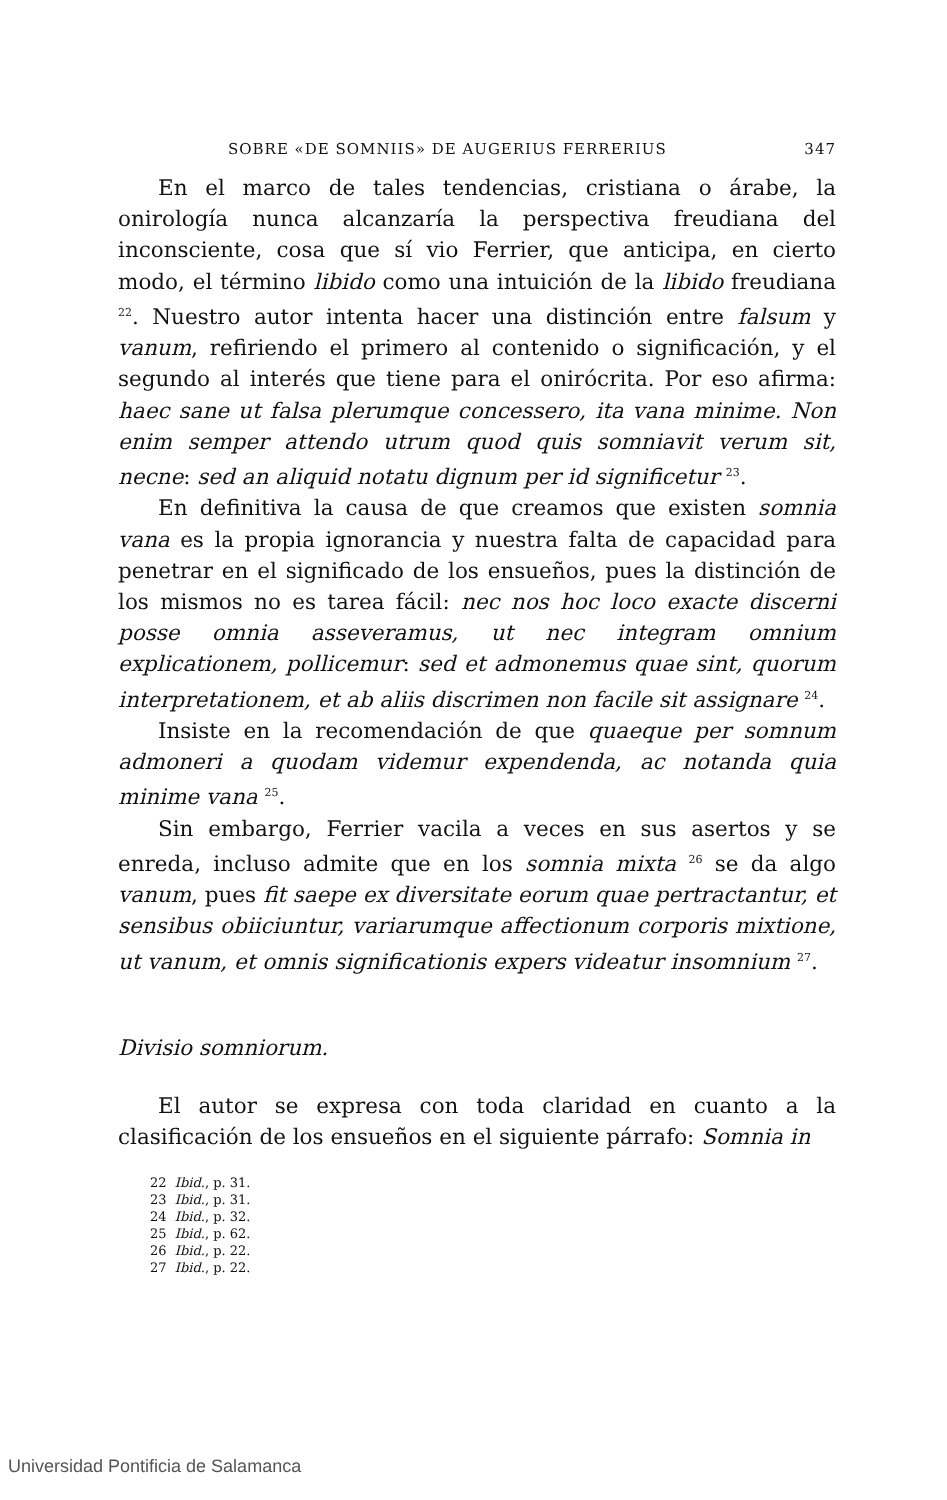SOBRE «DE SOMNIIS» DE AUGERIUS FERRERIUS 347
En el marco de tales tendencias, cristiana o árabe, la onirología nunca alcanzaría la perspectiva freudiana del inconsciente, cosa que sí vio Ferrier, que anticipa, en cierto modo, el término libido como una intuición de la libido freudiana <sup>22</sup>. Nuestro autor intenta hacer una distinción entre falsum y vanum, refiriendo el primero al contenido o significación, y el segundo al interés que tiene para el onirócrita. Por eso afirma: haec sane ut falsa plerumque concessero, ita vana minime. Non enim semper attendo utrum quod quis somniavit verum sit, necne: sed an aliquid notatu dignum per id significetur <sup>23</sup>.
En definitiva la causa de que creamos que existen somnia vana es la propia ignorancia y nuestra falta de capacidad para penetrar en el significado de los ensueños, pues la distinción de los mismos no es tarea fácil: nec nos hoc loco exacte discerni posse omnia asseveramus, ut nec integram omnium explicationem, pollicemur: sed et admonemus quae sint, quorum interpretationem, et ab aliis discrimen non facile sit assignare <sup>24</sup>.
Insiste en la recomendación de que quaeque per somnum admoneri a quodam videmur expendenda, ac notanda quia minime vana <sup>25</sup>.
Sin embargo, Ferrier vacila a veces en sus asertos y se enreda, incluso admite que en los somnia mixta <sup>26</sup> se da algo vanum, pues fit saepe ex diversitate eorum quae pertractantur, et sensibus obiiciuntur, variarumque affectionum corporis mixtione, ut vanum, et omnis significationis expers videatur insomnium <sup>27</sup>.
Divisio somniorum.
El autor se expresa con toda claridad en cuanto a la clasificación de los ensueños en el siguiente párrafo: Somnia in
22 Ibid., p. 31.
23 Ibid., p. 31.
24 Ibid., p. 32.
25 Ibid., p. 62.
26 Ibid., p. 22.
27 Ibid., p. 22.
Universidad Pontificia de Salamanca